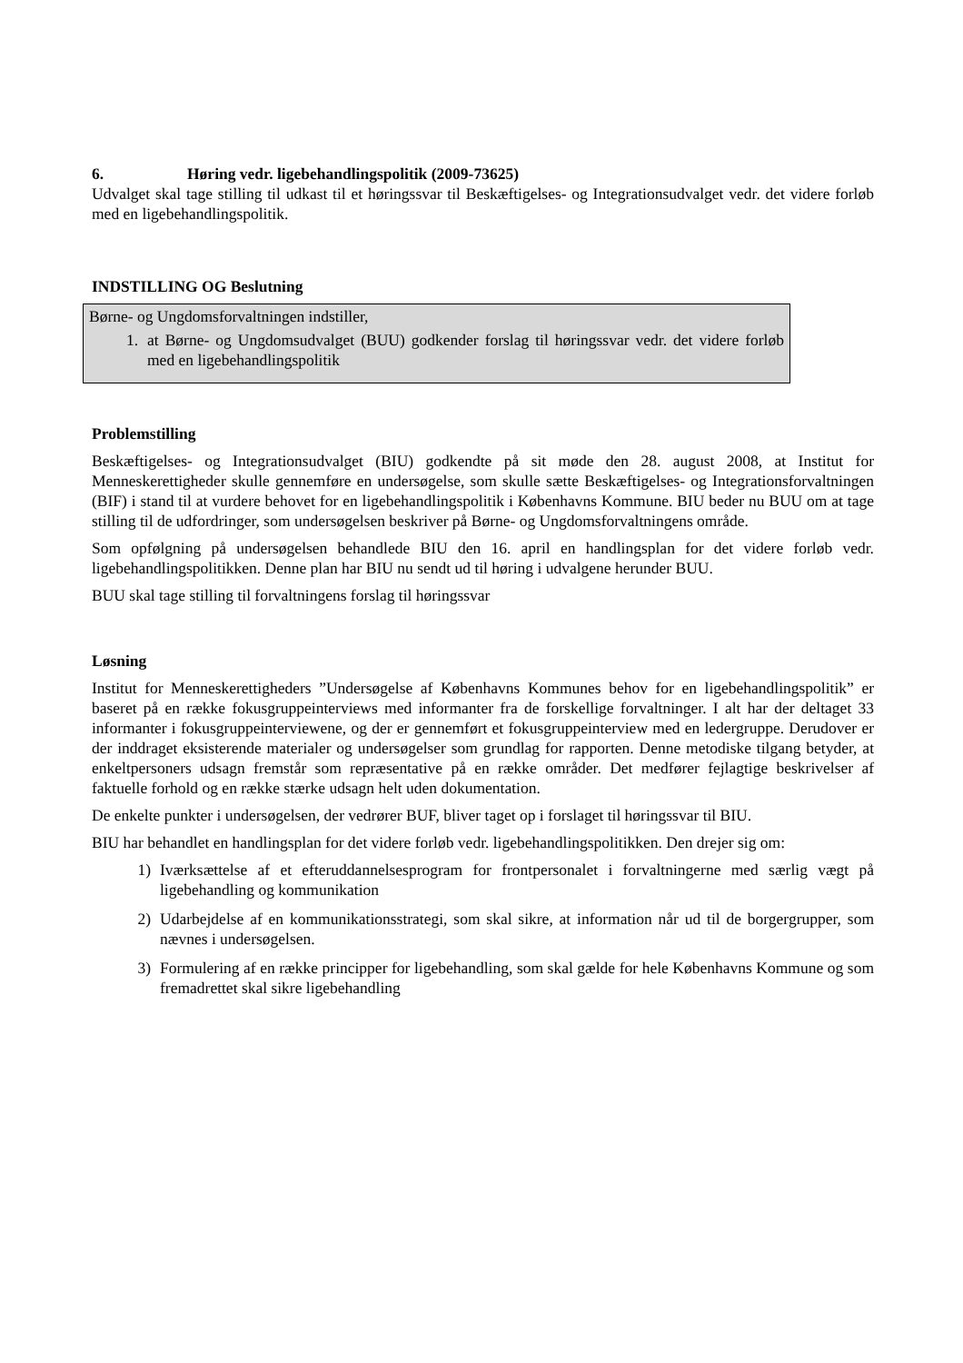6. Høring vedr. ligebehandlingspolitik (2009-73625)
Udvalget skal tage stilling til udkast til et høringssvar til Beskæftigelses- og Integrationsudvalget vedr. det videre forløb med en ligebehandlingspolitik.
INDSTILLING OG Beslutning
Børne- og Ungdomsforvaltningen indstiller,
1. at Børne- og Ungdomsudvalget (BUU) godkender forslag til høringssvar vedr. det videre forløb med en ligebehandlingspolitik
Problemstilling
Beskæftigelses- og Integrationsudvalget (BIU) godkendte på sit møde den 28. august 2008, at Institut for Menneskerettigheder skulle gennemføre en undersøgelse, som skulle sætte Beskæftigelses- og Integrationsforvaltningen (BIF) i stand til at vurdere behovet for en ligebehandlingspolitik i Københavns Kommune. BIU beder nu BUU om at tage stilling til de udfordringer, som undersøgelsen beskriver på Børne- og Ungdomsforvaltningens område.
Som opfølgning på undersøgelsen behandlede BIU den 16. april en handlingsplan for det videre forløb vedr. ligebehandlingspolitikken. Denne plan har BIU nu sendt ud til høring i udvalgene herunder BUU.
BUU skal tage stilling til forvaltningens forslag til høringssvar
Løsning
Institut for Menneskerettigheders ”Undersøgelse af Københavns Kommunes behov for en ligebehandlingspolitik” er baseret på en række fokusgruppeinterviews med informanter fra de forskellige forvaltninger. I alt har der deltaget 33 informanter i fokusgruppeinterviewene, og der er gennemført et fokusgruppeinterview med en ledergruppe. Derudover er der inddraget eksisterende materialer og undersøgelser som grundlag for rapporten. Denne metodiske tilgang betyder, at enkeltpersoners udsagn fremstår som repræsentative på en række områder. Det medfører fejlagtige beskrivelser af faktuelle forhold og en række stærke udsagn helt uden dokumentation.
De enkelte punkter i undersøgelsen, der vedrører BUF, bliver taget op i forslaget til høringssvar til BIU.
BIU har behandlet en handlingsplan for det videre forløb vedr. ligebehandlingspolitikken. Den drejer sig om:
1) Iværksættelse af et efteruddannelsesprogram for frontpersonalet i forvaltningerne med særlig vægt på ligebehandling og kommunikation
2) Udarbejdelse af en kommunikationsstrategi, som skal sikre, at information når ud til de borgergrupper, som nævnes i undersøgelsen.
3) Formulering af en række principper for ligebehandling, som skal gælde for hele Københavns Kommune og som fremadrettet skal sikre ligebehandling